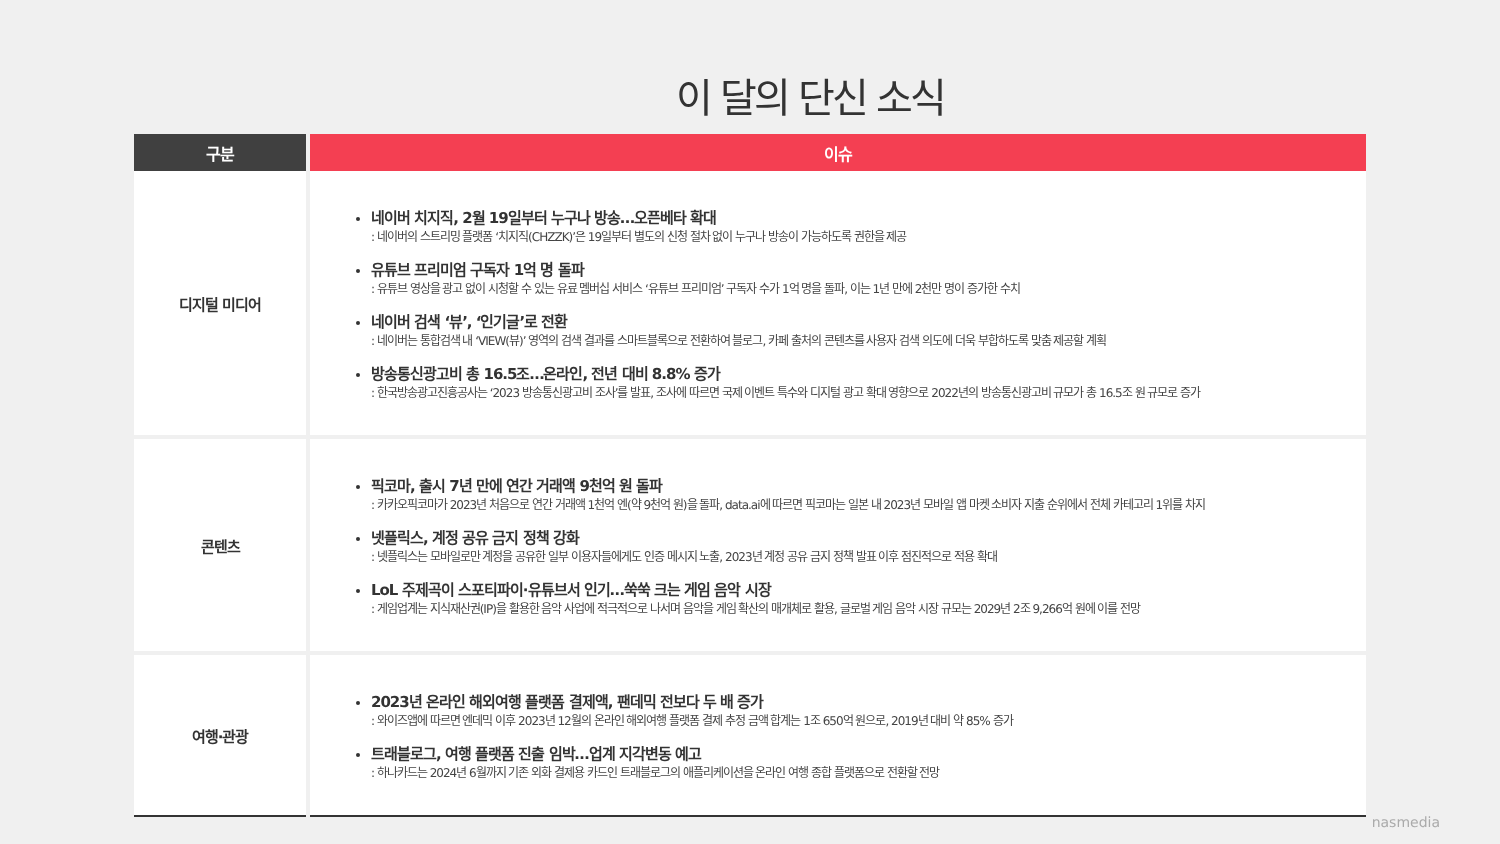이 달의 단신 소식
| 구분 | 이슈 |
| --- | --- |
| 디지털 미디어 | 네이버 치지직, 2월 19일부터 누구나 방송…오픈베타 확대 : 네이버의 스트리밍 플랫폼 ‘치지직(CHZZK)’은 19일부터 별도의 신청 절차 없이 누구나 방송이 가능하도록 권한을 제공 유튜브 프리미엄 구독자 1억 명 돌파 : 유튜브 영상을 광고 없이 시청할 수 있는 유료 멤버십 서비스 ‘유튜브 프리미엄’ 구독자 수가 1억 명을 돌파, 이는 1년 만에 2천만 명이 증가한 수치 네이버 검색 ‘뷰’, ‘인기글’로 전환 : 네이버는 통합검색 내 ‘VIEW(뷰)’ 영역의 검색 결과를 스마트블록으로 전환하여 블로그, 카페 출처의 콘텐츠를 사용자 검색 의도에 더욱 부합하도록 맞춤 제공할 계획 방송통신광고비 총 16.5조…온라인, 전년 대비 8.8% 증가 : 한국방송광고진흥공사는 ‘2023 방송통신광고비 조사’를 발표, 조사에 따르면 국제 이벤트 특수와 디지털 광고 확대 영향으로 2022년의 방송통신광고비 규모가 총 16.5조 원 규모로 증가 |
| 콘텐츠 | 픽코마, 출시 7년 만에 연간 거래액 9천억 원 돌파 : 카카오픽코마가 2023년 처음으로 연간 거래액 1천억 엔(약 9천억 원)을 돌파, data.ai에 따르면 픽코마는 일본 내 2023년 모바일 앱 마켓 소비자 지출 순위에서 전체 카테고리 1위를 차지 넷플릭스, 계정 공유 금지 정책 강화 : 넷플릭스는 모바일로만 계정을 공유한 일부 이용자들에게도 인증 메시지 노출, 2023년 계정 공유 금지 정책 발표 이후 점진적으로 적용 확대 LoL 주제곡이 스포티파이·유튜브서 인기…쑥쑥 크는 게임 음악 시장 : 게임업계는 지식재산권(IP)을 활용한 음악 사업에 적극적으로 나서며 음악을 게임 확산의 매개체로 활용, 글로벌 게임 음악 시장 규모는 2029년 2조 9,266억 원에 이를 전망 |
| 여행·관광 | 2023년 온라인 해외여행 플랫폼 결제액, 팬데믹 전보다 두 배 증가 : 와이즈앱에 따르면 엔데믹 이후 2023년 12월의 온라인 해외여행 플랫폼 결제 추정 금액 합계는 1조 650억 원으로, 2019년 대비 약 85% 증가 트래블로그, 여행 플랫폼 진출 임박…업계 지각변동 예고 : 하나카드는 2024년 6월까지 기존 외화 결제용 카드인 트래블로그의 애플리케이션을 온라인 여행 종합 플랫폼으로 전환할 전망 |
nasmedia